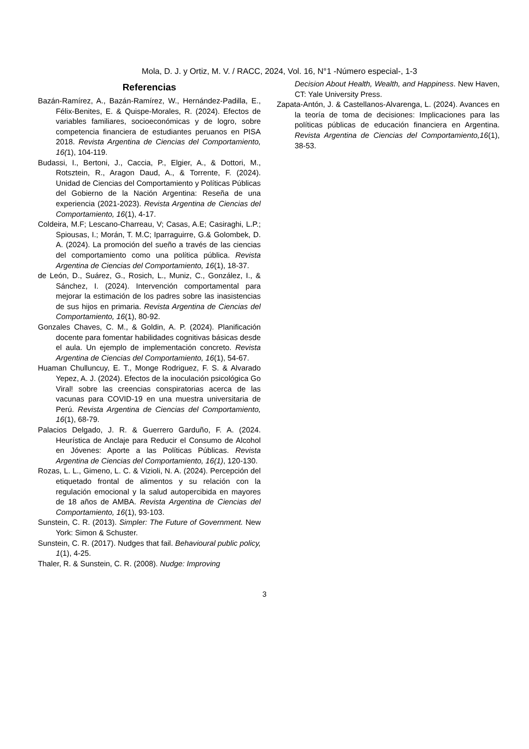Mola, D. J. y Ortiz, M. V. / RACC, 2024, Vol. 16, N°1 -Número especial-, 1-3
Referencias
Bazán-Ramírez, A., Bazán-Ramírez, W., Hernández-Padilla, E., Félix-Benites, E. & Quispe-Morales, R. (2024). Efectos de variables familiares, socioeconómicas y de logro, sobre competencia financiera de estudiantes peruanos en PISA 2018. Revista Argentina de Ciencias del Comportamiento, 16(1), 104-119.
Budassi, I., Bertoni, J., Caccia, P., Elgier, A., & Dottori, M., Rotsztein, R., Aragon Daud, A., & Torrente, F. (2024). Unidad de Ciencias del Comportamiento y Políticas Públicas del Gobierno de la Nación Argentina: Reseña de una experiencia (2021-2023). Revista Argentina de Ciencias del Comportamiento, 16(1), 4-17.
Coldeira, M.F; Lescano-Charreau, V; Casas, A.E; Casiraghi, L.P.; Spiousas, I.; Morán, T. M.C; Iparraguirre, G.& Golombek, D. A. (2024). La promoción del sueño a través de las ciencias del comportamiento como una política pública. Revista Argentina de Ciencias del Comportamiento, 16(1), 18-37.
de León, D., Suárez, G., Rosich, L., Muniz, C., González, I., & Sánchez, I. (2024). Intervención comportamental para mejorar la estimación de los padres sobre las inasistencias de sus hijos en primaria. Revista Argentina de Ciencias del Comportamiento, 16(1), 80-92.
Gonzales Chaves, C. M., & Goldin, A. P. (2024). Planificación docente para fomentar habilidades cognitivas básicas desde el aula. Un ejemplo de implementación concreto. Revista Argentina de Ciencias del Comportamiento, 16(1), 54-67.
Huaman Chulluncuy, E. T., Monge Rodriguez, F. S. & Alvarado Yepez, A. J. (2024). Efectos de la inoculación psicológica Go Viral! sobre las creencias conspiratorias acerca de las vacunas para COVID-19 en una muestra universitaria de Perú. Revista Argentina de Ciencias del Comportamiento, 16(1), 68-79.
Palacios Delgado, J. R. & Guerrero Garduño, F. A. (2024. Heurística de Anclaje para Reducir el Consumo de Alcohol en Jóvenes: Aporte a las Políticas Públicas. Revista Argentina de Ciencias del Comportamiento, 16(1), 120-130.
Rozas, L. L., Gimeno, L. C. & Vizioli, N. A. (2024). Percepción del etiquetado frontal de alimentos y su relación con la regulación emocional y la salud autopercibida en mayores de 18 años de AMBA. Revista Argentina de Ciencias del Comportamiento, 16(1), 93-103.
Sunstein, C. R. (2013). Simpler: The Future of Government. New York: Simon & Schuster.
Sunstein, C. R. (2017). Nudges that fail. Behavioural public policy, 1(1), 4-25.
Thaler, R. & Sunstein, C. R. (2008). Nudge: Improving
Decision About Health, Wealth, and Happiness. New Haven, CT: Yale University Press.
Zapata-Antón, J. & Castellanos-Alvarenga, L. (2024). Avances en la teoría de toma de decisiones: Implicaciones para las políticas públicas de educación financiera en Argentina. Revista Argentina de Ciencias del Comportamiento,16(1), 38-53.
3